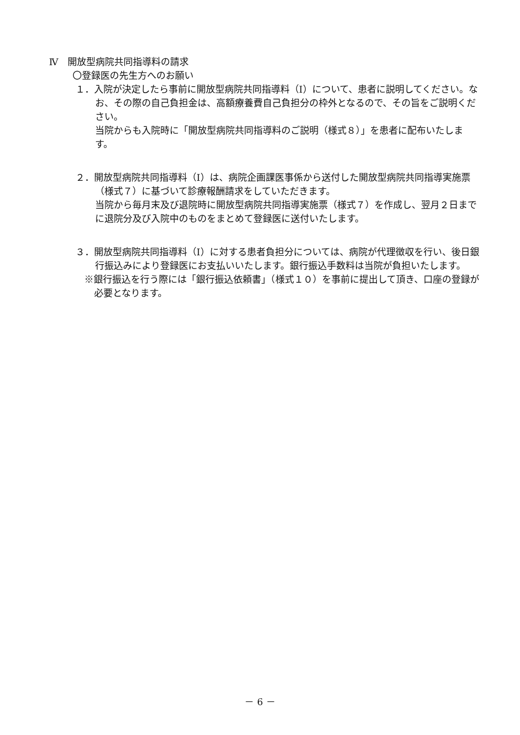Ⅳ　開放型病院共同指導料の請求
〇登録医の先生方へのお願い
１．入院が決定したら事前に開放型病院共同指導料（Ⅰ）について、患者に説明してください。なお、その際の自己負担金は、高額療養費自己負担分の枠外となるので、その旨をご説明ください。
当院からも入院時に「開放型病院共同指導料のご説明（様式８）」を患者に配布いたします。
２．開放型病院共同指導料（Ⅰ）は、病院企画課医事係から送付した開放型病院共同指導実施票（様式７）に基づいて診療報酬請求をしていただきます。
当院から毎月末及び退院時に開放型病院共同指導実施票（様式７）を作成し、翌月２日までに退院分及び入院中のものをまとめて登録医に送付いたします。
３．開放型病院共同指導料（Ⅰ）に対する患者負担分については、病院が代理徴収を行い、後日銀行振込みにより登録医にお支払いいたします。銀行振込手数料は当院が負担いたします。
※銀行振込を行う際には「銀行振込依頼書」（様式１０）を事前に提出して頂き、口座の登録が必要となります。
－ 6 －